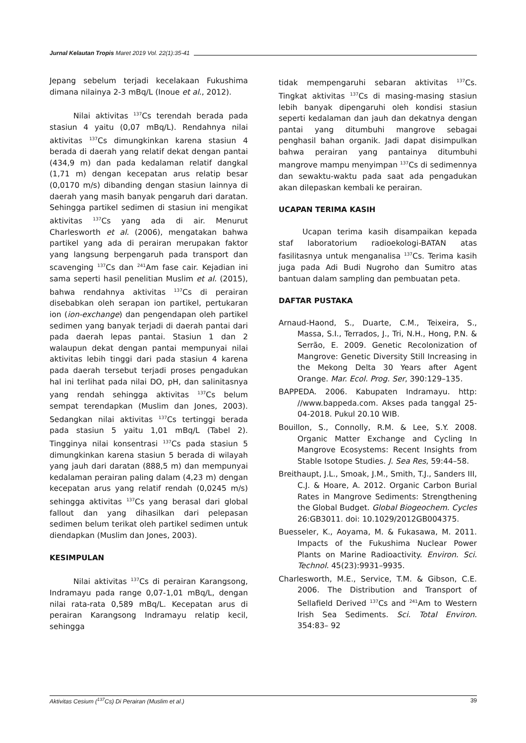Jurnal Kelautan Tropis Maret 2019 Vol. 22(1):35-41
Jepang sebelum terjadi kecelakaan Fukushima dimana nilainya 2-3 mBq/L (Inoue et al., 2012).
Nilai aktivitas <sup>137</sup>Cs terendah berada pada stasiun 4 yaitu (0,07 mBq/L). Rendahnya nilai aktivitas <sup>137</sup>Cs dimungkinkan karena stasiun 4 berada di daerah yang relatif dekat dengan pantai (434,9 m) dan pada kedalaman relatif dangkal (1,71 m) dengan kecepatan arus relatip besar (0,0170 m/s) dibanding dengan stasiun lainnya di daerah yang masih banyak pengaruh dari daratan. Sehingga partikel sedimen di stasiun ini mengikat aktivitas <sup>137</sup>Cs yang ada di air. Menurut Charlesworth et al. (2006), mengatakan bahwa partikel yang ada di perairan merupakan faktor yang langsung berpengaruh pada transport dan scavenging <sup>137</sup>Cs dan <sup>241</sup>Am fase cair. Kejadian ini sama seperti hasil penelitian Muslim et al. (2015), bahwa rendahnya aktivitas <sup>137</sup>Cs di perairan disebabkan oleh serapan ion partikel, pertukaran ion (ion-exchange) dan pengendapan oleh partikel sedimen yang banyak terjadi di daerah pantai dari pada daerah lepas pantai. Stasiun 1 dan 2 walaupun dekat dengan pantai mempunyai nilai aktivitas lebih tinggi dari pada stasiun 4 karena pada daerah tersebut terjadi proses pengadukan hal ini terlihat pada nilai DO, pH, dan salinitasnya yang rendah sehingga aktivitas <sup>137</sup>Cs belum sempat terendapkan (Muslim dan Jones, 2003). Sedangkan nilai aktivitas <sup>137</sup>Cs tertinggi berada pada stasiun 5 yaitu 1,01 mBq/L (Tabel 2). Tingginya nilai konsentrasi <sup>137</sup>Cs pada stasiun 5 dimungkinkan karena stasiun 5 berada di wilayah yang jauh dari daratan (888,5 m) dan mempunyai kedalaman perairan paling dalam (4,23 m) dengan kecepatan arus yang relatif rendah (0,0245 m/s) sehingga aktivitas <sup>137</sup>Cs yang berasal dari global fallout dan yang dihasilkan dari pelepasan sedimen belum terikat oleh partikel sedimen untuk diendapkan (Muslim dan Jones, 2003).
KESIMPULAN
Nilai aktivitas <sup>137</sup>Cs di perairan Karangsong, Indramayu pada range 0,07-1,01 mBq/L, dengan nilai rata-rata 0,589 mBq/L. Kecepatan arus di perairan Karangsong Indramayu relatip kecil, sehingga
tidak mempengaruhi sebaran aktivitas <sup>137</sup>Cs. Tingkat aktivitas <sup>137</sup>Cs di masing-masing stasiun lebih banyak dipengaruhi oleh kondisi stasiun seperti kedalaman dan jauh dan dekatnya dengan pantai yang ditumbuhi mangrove sebagai penghasil bahan organik. Jadi dapat disimpulkan bahwa perairan yang pantainya ditumbuhi mangrove mampu menyimpan <sup>137</sup>Cs di sedimennya dan sewaktu-waktu pada saat ada pengadukan akan dilepaskan kembali ke perairan.
UCAPAN TERIMA KASIH
Ucapan terima kasih disampaikan kepada staf laboratorium radioekologi-BATAN atas fasilitasnya untuk menganalisa <sup>137</sup>Cs. Terima kasih juga pada Adi Budi Nugroho dan Sumitro atas bantuan dalam sampling dan pembuatan peta.
DAFTAR PUSTAKA
Arnaud-Haond, S., Duarte, C.M., Teixeira, S., Massa, S.I., Terrados, J., Tri, N.H., Hong, P.N. & Serrão, E. 2009. Genetic Recolonization of Mangrove: Genetic Diversity Still Increasing in the Mekong Delta 30 Years after Agent Orange. Mar. Ecol. Prog. Ser, 390:129–135.
BAPPEDA. 2006. Kabupaten Indramayu. http: //www.bappeda.com. Akses pada tanggal 25-04-2018. Pukul 20.10 WIB.
Bouillon, S., Connolly, R.M. & Lee, S.Y. 2008. Organic Matter Exchange and Cycling In Mangrove Ecosystems: Recent Insights from Stable Isotope Studies. J. Sea Res, 59:44–58.
Breithaupt, J.L., Smoak, J.M., Smith, T.J., Sanders III, C.J. & Hoare, A. 2012. Organic Carbon Burial Rates in Mangrove Sediments: Strengthening the Global Budget. Global Biogeochem. Cycles 26:GB3011. doi: 10.1029/2012GB004375.
Buesseler, K., Aoyama, M. & Fukasawa, M. 2011. Impacts of the Fukushima Nuclear Power Plants on Marine Radioactivity. Environ. Sci. Technol. 45(23):9931–9935.
Charlesworth, M.E., Service, T.M. & Gibson, C.E. 2006. The Distribution and Transport of Sellafield Derived <sup>137</sup>Cs and <sup>241</sup>Am to Western Irish Sea Sediments. Sci. Total Environ. 354:83– 92
Aktivitas Cesium (<sup>137</sup>Cs) Di Perairan (Muslim et al.) 39